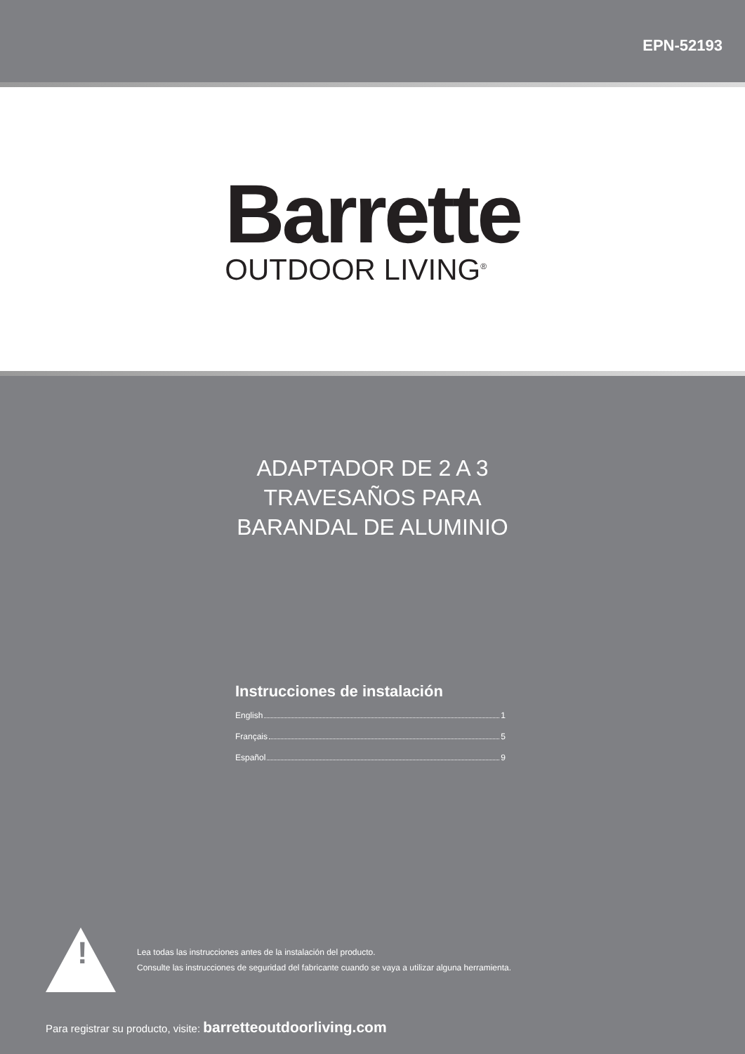EPN-52193
Barrette
OUTDOOR LIVING<sup>®</sup>
ADAPTADOR DE 2 A 3
TRAVESAÑOS PARA
BARANDAL DE ALUMINIO
Instrucciones de instalación
English 1
Français 5
Español 9
!
Lea todas las instrucciones antes de la instalación del producto.
Consulte las instrucciones de seguridad del fabricante cuando se vaya a utilizar alguna herramienta.
Para registrar su producto, visite: barretteoutdoorliving.com